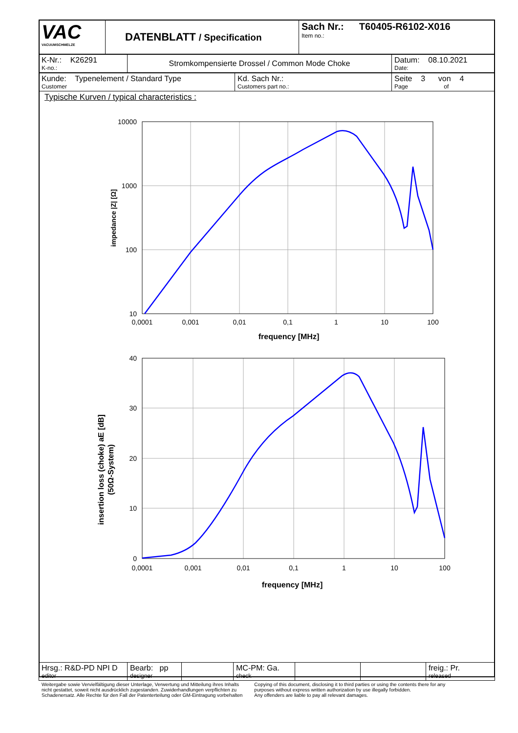| VAC VACUUMSCHMELZE | DATENBLATT / Specification | Sach Nr.: T60405-R6102-X016 Item no.: |
| K-Nr.: K26291 K-no.: | Stromkompensierte Drossel / Common Mode Choke | Datum: 08.10.2021 Date: |
| Kunde: Typenelement / Standard Type Customer | Kd. Sach Nr.: Customers part no.: | Seite 3 von 4 Page of |
Typische Kurven / typical characteristics :
10000
1000
100
10
40
30
20
10
0
0,0001
0,001
0,01
0,1
1
10
100
frequency [MHz]
0,0001
0,001
0,01
0,1
1
10
100
frequency [MHz]
impedance |Z| [Ω]
insertion loss (choke) aE [dB]
(50Ω-System)
| Hrsg.: R&D-PD NPI D editor | Bearb: pp designer | | MC-PM: Ga. check | | | freig.: Pr. released |
Weitergabe sowie Vervielfältigung dieser Unterlage, Verwertung und Mitteilung ihres Inhalts
nicht gestattet, soweit nicht ausdrücklich zugestanden. Zuwiderhandlungen verpflichten zu
Schadenersatz. Alle Rechte für den Fall der Patenterteilung oder GM-Eintragung vorbehalten
Copying of this document, disclosing it to third parties or using the contents there for any
purposes without express written authorization by use illegally forbidden.
Any offenders are liable to pay all relevant damages.